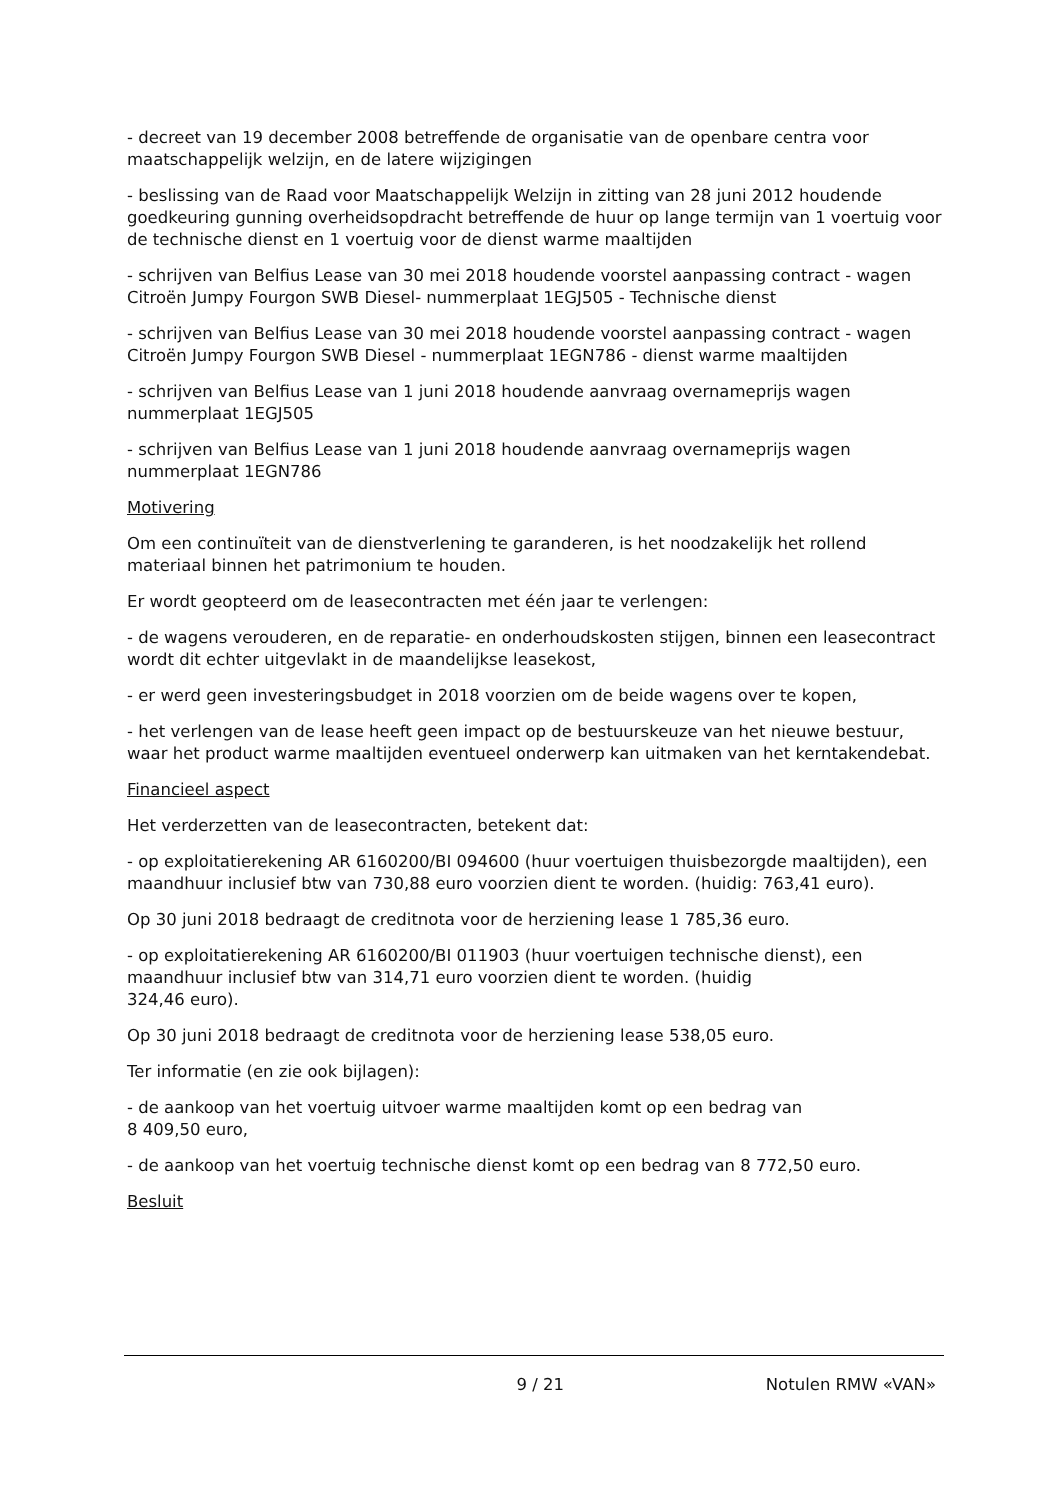- decreet van 19 december 2008 betreffende de organisatie van de openbare centra voor maatschappelijk welzijn, en de latere wijzigingen
- beslissing van de Raad voor Maatschappelijk Welzijn in zitting van 28 juni 2012 houdende goedkeuring gunning overheidsopdracht betreffende de huur op lange termijn van 1 voertuig voor de technische dienst en 1 voertuig voor de dienst warme maaltijden
- schrijven van Belfius Lease van 30 mei 2018 houdende voorstel aanpassing contract - wagen Citroën Jumpy Fourgon SWB Diesel- nummerplaat 1EGJ505 - Technische dienst
- schrijven van Belfius Lease van 30 mei 2018 houdende voorstel aanpassing contract - wagen Citroën Jumpy Fourgon SWB Diesel - nummerplaat 1EGN786 - dienst warme maaltijden
- schrijven van Belfius Lease van 1 juni 2018 houdende aanvraag overnameprijs wagen nummerplaat 1EGJ505
- schrijven van Belfius Lease van 1 juni 2018 houdende aanvraag overnameprijs wagen nummerplaat 1EGN786
Motivering
Om een continuïteit van de dienstverlening te garanderen, is het noodzakelijk het rollend materiaal binnen het patrimonium te houden.
Er wordt geopteerd om de leasecontracten met één jaar te verlengen:
- de wagens verouderen, en de reparatie- en onderhoudskosten stijgen, binnen een leasecontract wordt dit echter uitgevlakt in de maandelijkse leasekost,
- er werd geen investeringsbudget in 2018 voorzien om de beide wagens over te kopen,
- het verlengen van de lease heeft geen impact op de bestuurskeuze van het nieuwe bestuur, waar het product warme maaltijden eventueel onderwerp kan uitmaken van het kerntakendebat.
Financieel aspect
Het verderzetten van de leasecontracten, betekent dat:
- op exploitatierekening AR 6160200/BI 094600 (huur voertuigen thuisbezorgde maaltijden), een maandhuur inclusief btw van 730,88 euro voorzien dient te worden. (huidig: 763,41 euro).
Op 30 juni 2018 bedraagt de creditnota voor de herziening lease 1 785,36 euro.
- op exploitatierekening AR 6160200/BI 011903 (huur voertuigen technische dienst), een maandhuur inclusief btw van 314,71 euro voorzien dient te worden. (huidig
324,46 euro).
Op 30 juni 2018 bedraagt de creditnota voor de herziening lease 538,05 euro.
Ter informatie (en zie ook bijlagen):
- de aankoop van het voertuig uitvoer warme maaltijden komt op een bedrag van
8 409,50 euro,
- de aankoop van het voertuig technische dienst komt op een bedrag van 8 772,50 euro.
Besluit
9 / 21 Notulen RMW «VAN»